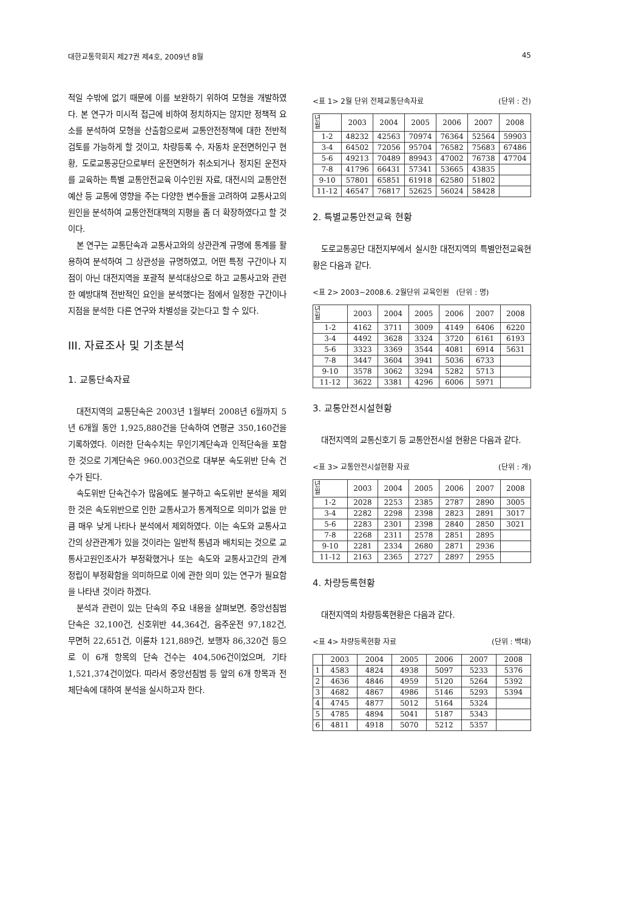대한교통학회지 제27권 제4호, 2009년 8월 45
적일 수밖에 없기 때문에 이를 보완하기 위하여 모형을 개발하였다. 본 연구가 미시적 접근에 비하여 정치하지는 않지만 정책적 요소를 분석하여 모형을 산출함으로써 교통안전정책에 대한 전반적 검토를 가능하게 할 것이고, 차량등록 수, 자동차 운전면허인구 현황, 도로교통공단으로부터 운전면허가 취소되거나 정지된 운전자를 교육하는 특별 교통안전교육 이수인원 자료, 대전시의 교통안전예산 등 교통에 영향을 주는 다양한 변수들을 고려하여 교통사고의 원인을 분석하여 교통안전대책의 지평을 좀 더 확장하였다고 할 것이다.
본 연구는 교통단속과 교통사고와의 상관관계 규명에 통계를 활용하여 분석하여 그 상관성을 규명하였고, 어떤 특정 구간이나 지점이 아닌 대전지역을 포괄적 분석대상으로 하고 교통사고와 관련한 예방대책 전반적인 요인을 분석했다는 점에서 일정한 구간이나 지점을 분석한 다른 연구와 차별성을 갖는다고 할 수 있다.
III. 자료조사 및 기초분석
1. 교통단속자료
대전지역의 교통단속은 2003년 1월부터 2008년 6월까지 5년 6개월 동안 1,925,880건을 단속하여 연평균 350,160건을 기록하였다. 이러한 단속수치는 무인기계단속과 인적단속을 포함한 것으로 기계단속은 960.003건으로 대부분 속도위반 단속 건수가 된다.
속도위반 단속건수가 많음에도 불구하고 속도위반 분석을 제외한 것은 속도위반으로 인한 교통사고가 통계적으로 의미가 없을 만큼 매우 낮게 나타나 분석에서 제외하였다. 이는 속도와 교통사고간의 상관관계가 있을 것이라는 일반적 통념과 배치되는 것으로 교통사고원인조사가 부정확했거나 또는 속도와 교통사고간의 관계 정립이 부정확함을 의미하므로 이에 관한 의미 있는 연구가 필요함을 나타낸 것이라 하겠다.
분석과 관련이 있는 단속의 주요 내용을 살펴보면, 중앙선침범 단속은 32,100건, 신호위반 44,364건, 음주운전 97,182건, 무면허 22,651건, 이륜차 121,889건, 보행자 86,320건 등으로 이 6개 항목의 단속 건수는 404,506건이었으며, 기타 1,521,374건이었다. 따라서 중앙선침범 등 앞의 6개 항목과 전체단속에 대하여 분석을 실시하고자 한다.
<표 1> 2월 단위 전체교통단속자료 (단위 : 건)
| 년 월 | 2003 | 2004 | 2005 | 2006 | 2007 | 2008 |
| --- | --- | --- | --- | --- | --- | --- |
| 1-2 | 48232 | 42563 | 70974 | 76364 | 52564 | 59903 |
| 3-4 | 64502 | 72056 | 95704 | 76582 | 75683 | 67486 |
| 5-6 | 49213 | 70489 | 89943 | 47002 | 76738 | 47704 |
| 7-8 | 41796 | 66431 | 57341 | 53665 | 43835 | |
| 9-10 | 57801 | 65851 | 61918 | 62580 | 51802 | |
| 11-12 | 46547 | 76817 | 52625 | 56024 | 58428 | |
2. 특별교통안전교육 현황
도로교통공단 대전지부에서 실시한 대전지역의 특별안전교육현황은 다음과 같다.
<표 2> 2003~2008.6. 2월단위 교육인원 (단위 : 명)
| 년 월 | 2003 | 2004 | 2005 | 2006 | 2007 | 2008 |
| --- | --- | --- | --- | --- | --- | --- |
| 1-2 | 4162 | 3711 | 3009 | 4149 | 6406 | 6220 |
| 3-4 | 4492 | 3628 | 3324 | 3720 | 6161 | 6193 |
| 5-6 | 3323 | 3369 | 3544 | 4081 | 6914 | 5631 |
| 7-8 | 3447 | 3604 | 3941 | 5036 | 6733 | |
| 9-10 | 3578 | 3062 | 3294 | 5282 | 5713 | |
| 11-12 | 3622 | 3381 | 4296 | 6006 | 5971 | |
3. 교통안전시설현황
대전지역의 교통신호기 등 교통안전시설 현황은 다음과 같다.
<표 3> 교통안전시설현황 자료 (단위 : 개)
| 년 월 | 2003 | 2004 | 2005 | 2006 | 2007 | 2008 |
| --- | --- | --- | --- | --- | --- | --- |
| 1-2 | 2028 | 2253 | 2385 | 2787 | 2890 | 3005 |
| 3-4 | 2282 | 2298 | 2398 | 2823 | 2891 | 3017 |
| 5-6 | 2283 | 2301 | 2398 | 2840 | 2850 | 3021 |
| 7-8 | 2268 | 2311 | 2578 | 2851 | 2895 | |
| 9-10 | 2281 | 2334 | 2680 | 2871 | 2936 | |
| 11-12 | 2163 | 2365 | 2727 | 2897 | 2955 | |
4. 차량등록현황
대전지역의 차량등록현황은 다음과 같다.
<표 4> 차량등록현황 자료 (단위 : 백대)
| | 2003 | 2004 | 2005 | 2006 | 2007 | 2008 |
| 1 | 4583 | 4824 | 4938 | 5097 | 5233 | 5376 |
| 2 | 4636 | 4846 | 4959 | 5120 | 5264 | 5392 |
| 3 | 4682 | 4867 | 4986 | 5146 | 5293 | 5394 |
| 4 | 4745 | 4877 | 5012 | 5164 | 5324 | |
| 5 | 4785 | 4894 | 5041 | 5187 | 5343 | |
| 6 | 4811 | 4918 | 5070 | 5212 | 5357 | |